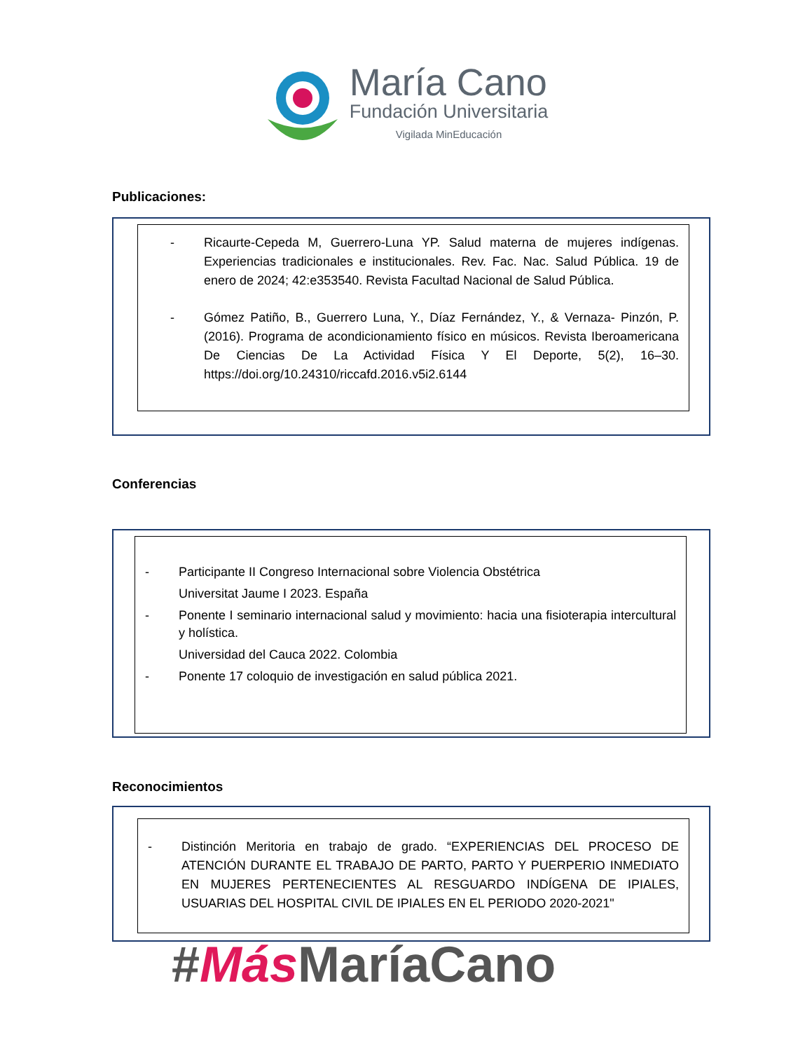María Cano
Fundación Universitaria
Vigilada MinEducación
Publicaciones:
- Ricaurte-Cepeda M, Guerrero-Luna YP. Salud materna de mujeres indígenas. Experiencias tradicionales e institucionales. Rev. Fac. Nac. Salud Pública. 19 de enero de 2024; 42:e353540. Revista Facultad Nacional de Salud Pública.
- Gómez Patiño, B., Guerrero Luna, Y., Díaz Fernández, Y., & Vernaza- Pinzón, P. (2016). Programa de acondicionamiento físico en músicos. Revista Iberoamericana De Ciencias De La Actividad Física Y El Deporte, 5(2), 16–30. https://doi.org/10.24310/riccafd.2016.v5i2.6144
Conferencias
- Participante II Congreso Internacional sobre Violencia Obstétrica
Universitat Jaume I 2023. España
- Ponente I seminario internacional salud y movimiento: hacia una fisioterapia intercultural y holística.
Universidad del Cauca 2022. Colombia
- Ponente 17 coloquio de investigación en salud pública 2021.
Reconocimientos
- Distinción Meritoria en trabajo de grado. “EXPERIENCIAS DEL PROCESO DE ATENCIÓN DURANTE EL TRABAJO DE PARTO, PARTO Y PUERPERIO INMEDIATO EN MUJERES PERTENECIENTES AL RESGUARDO INDÍGENA DE IPIALES, USUARIAS DEL HOSPITAL CIVIL DE IPIALES EN EL PERIODO 2020-2021"
#Más MaríaCano